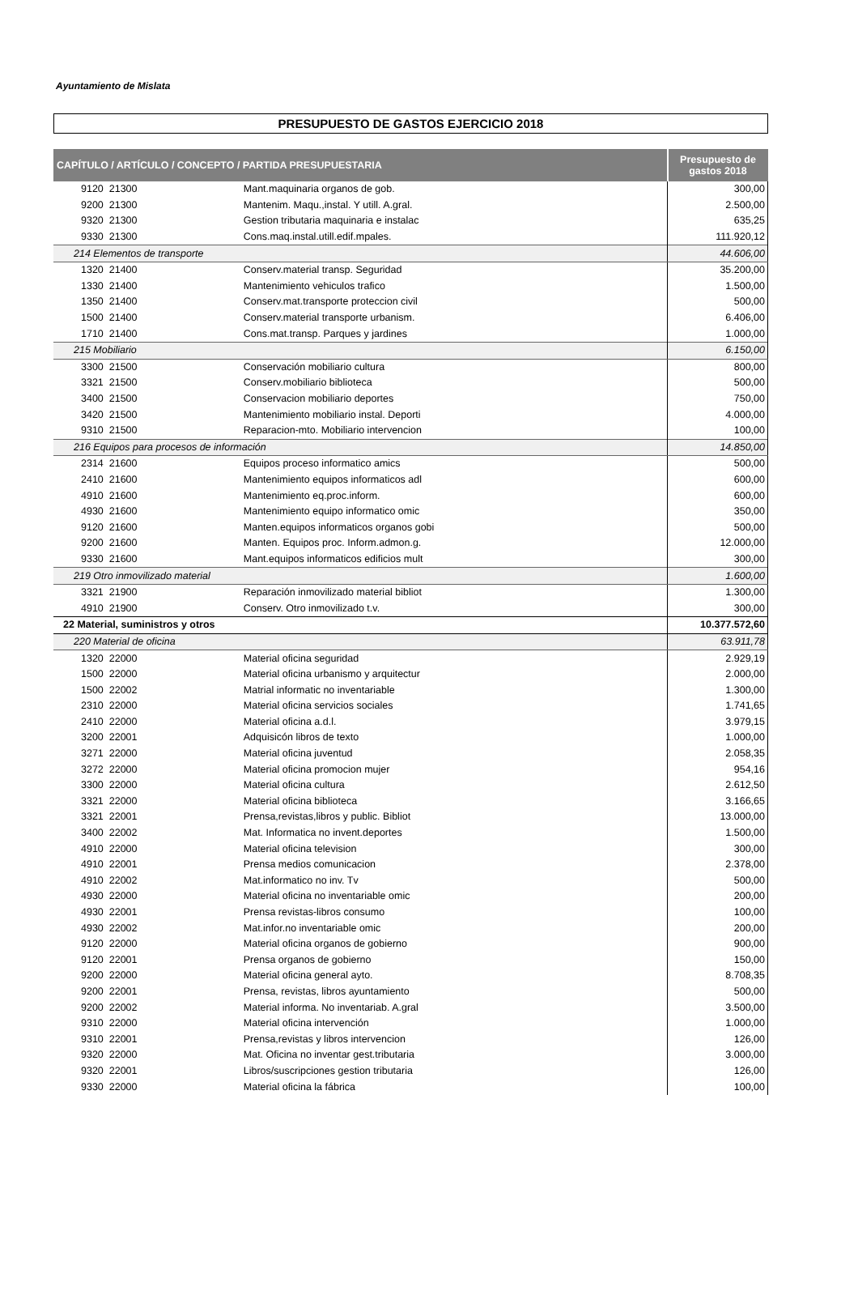Ayuntamiento de Mislata
PRESUPUESTO DE GASTOS EJERCICIO 2018
| CAPÍTULO / ARTÍCULO / CONCEPTO / PARTIDA PRESUPUESTARIA | | Presupuesto de gastos 2018 |
| --- | --- | --- |
| 9120 21300 | Mant.maquinaria organos de gob. | 300,00 |
| 9200 21300 | Mantenim. Maqu.,instal. Y utill. A.gral. | 2.500,00 |
| 9320 21300 | Gestion tributaria maquinaria e instalac | 635,25 |
| 9330 21300 | Cons.maq.instal.utill.edif.mpales. | 111.920,12 |
| 214 Elementos de transporte | | 44.606,00 |
| 1320 21400 | Conserv.material transp. Seguridad | 35.200,00 |
| 1330 21400 | Mantenimiento vehiculos trafico | 1.500,00 |
| 1350 21400 | Conserv.mat.transporte proteccion civil | 500,00 |
| 1500 21400 | Conserv.material transporte urbanism. | 6.406,00 |
| 1710 21400 | Cons.mat.transp. Parques y jardines | 1.000,00 |
| 215 Mobiliario | | 6.150,00 |
| 3300 21500 | Conservación mobiliario cultura | 800,00 |
| 3321 21500 | Conserv.mobiliario biblioteca | 500,00 |
| 3400 21500 | Conservacion mobiliario deportes | 750,00 |
| 3420 21500 | Mantenimiento mobiliario instal. Deporti | 4.000,00 |
| 9310 21500 | Reparacion-mto. Mobiliario intervencion | 100,00 |
| 216 Equipos para procesos de información | | 14.850,00 |
| 2314 21600 | Equipos proceso informatico amics | 500,00 |
| 2410 21600 | Mantenimiento equipos informaticos adl | 600,00 |
| 4910 21600 | Mantenimiento eq.proc.inform. | 600,00 |
| 4930 21600 | Mantenimiento equipo informatico omic | 350,00 |
| 9120 21600 | Manten.equipos informaticos organos gobi | 500,00 |
| 9200 21600 | Manten. Equipos proc. Inform.admon.g. | 12.000,00 |
| 9330 21600 | Mant.equipos informaticos edificios mult | 300,00 |
| 219 Otro inmovilizado material | | 1.600,00 |
| 3321 21900 | Reparación inmovilizado material bibliot | 1.300,00 |
| 4910 21900 | Conserv. Otro inmovilizado t.v. | 300,00 |
| 22 Material, suministros y otros | | 10.377.572,60 |
| 220 Material de oficina | | 63.911,78 |
| 1320 22000 | Material oficina seguridad | 2.929,19 |
| 1500 22000 | Material oficina urbanismo y arquitectur | 2.000,00 |
| 1500 22002 | Matrial informatic no inventariable | 1.300,00 |
| 2310 22000 | Material oficina servicios sociales | 1.741,65 |
| 2410 22000 | Material oficina a.d.l. | 3.979,15 |
| 3200 22001 | Adquisicón libros de texto | 1.000,00 |
| 3271 22000 | Material oficina juventud | 2.058,35 |
| 3272 22000 | Material oficina promocion mujer | 954,16 |
| 3300 22000 | Material oficina cultura | 2.612,50 |
| 3321 22000 | Material oficina biblioteca | 3.166,65 |
| 3321 22001 | Prensa,revistas,libros y public. Bibliot | 13.000,00 |
| 3400 22002 | Mat. Informatica no invent.deportes | 1.500,00 |
| 4910 22000 | Material oficina television | 300,00 |
| 4910 22001 | Prensa medios comunicacion | 2.378,00 |
| 4910 22002 | Mat.informatico no inv. Tv | 500,00 |
| 4930 22000 | Material oficina no inventariable omic | 200,00 |
| 4930 22001 | Prensa revistas-libros consumo | 100,00 |
| 4930 22002 | Mat.infor.no inventariable omic | 200,00 |
| 9120 22000 | Material oficina organos de gobierno | 900,00 |
| 9120 22001 | Prensa organos de gobierno | 150,00 |
| 9200 22000 | Material oficina general ayto. | 8.708,35 |
| 9200 22001 | Prensa, revistas, libros ayuntamiento | 500,00 |
| 9200 22002 | Material informa. No inventariab. A.gral | 3.500,00 |
| 9310 22000 | Material oficina intervención | 1.000,00 |
| 9310 22001 | Prensa,revistas y libros intervencion | 126,00 |
| 9320 22000 | Mat. Oficina no inventar gest.tributaria | 3.000,00 |
| 9320 22001 | Libros/suscripciones gestion tributaria | 126,00 |
| 9330 22000 | Material oficina la fábrica | 100,00 |